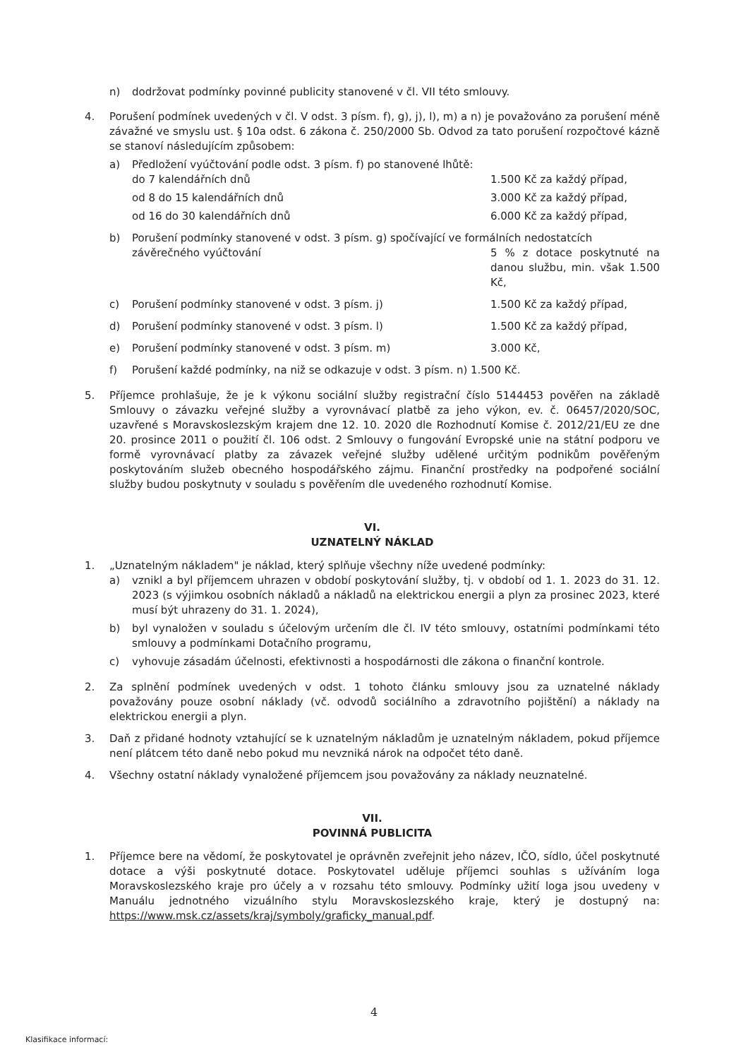n) dodržovat podmínky povinné publicity stanovené v čl. VII této smlouvy.
4. Porušení podmínek uvedených v čl. V odst. 3 písm. f), g), j), l), m) a n) je považováno za porušení méně závažné ve smyslu ust. § 10a odst. 6 zákona č. 250/2000 Sb. Odvod za tato porušení rozpočtové kázně se stanoví následujícím způsobem:
a) Předložení vyúčtování podle odst. 3 písm. f) po stanovené lhůtě:
do 7 kalendářních dnů 1.500 Kč za každý případ,
od 8 do 15 kalendářních dnů 3.000 Kč za každý případ,
od 16 do 30 kalendářních dnů 6.000 Kč za každý případ,
b) Porušení podmínky stanovené v odst. 3 písm. g) spočívající ve formálních nedostatcích
závěrečného vyúčtování 5 % z dotace poskytnuté na danou službu, min. však 1.500 Kč,
c) Porušení podmínky stanovené v odst. 3 písm. j) 1.500 Kč za každý případ,
d) Porušení podmínky stanovené v odst. 3 písm. l) 1.500 Kč za každý případ,
e) Porušení podmínky stanovené v odst. 3 písm. m) 3.000 Kč,
f) Porušení každé podmínky, na niž se odkazuje v odst. 3 písm. n) 1.500 Kč.
5. Příjemce prohlašuje, že je k výkonu sociální služby registrační číslo 5144453 pověřen na základě Smlouvy o závazku veřejné služby a vyrovnávací platbě za jeho výkon, ev. č. 06457/2020/SOC, uzavřené s Moravskoslezským krajem dne 12. 10. 2020 dle Rozhodnutí Komise č. 2012/21/EU ze dne 20. prosince 2011 o použití čl. 106 odst. 2 Smlouvy o fungování Evropské unie na státní podporu ve formě vyrovnávací platby za závazek veřejné služby udělené určitým podnikům pověřeným poskytováním služeb obecného hospodářského zájmu. Finanční prostředky na podpořené sociální služby budou poskytnuty v souladu s pověřením dle uvedeného rozhodnutí Komise.
VI.
UZNATELNÝ NÁKLAD
1. „Uznatelným nákladem" je náklad, který splňuje všechny níže uvedené podmínky:
a) vznikl a byl příjemcem uhrazen v období poskytování služby, tj. v období od 1. 1. 2023 do 31. 12. 2023 (s výjimkou osobních nákladů a nákladů na elektrickou energii a plyn za prosinec 2023, které musí být uhrazeny do 31. 1. 2024),
b) byl vynaložen v souladu s účelovým určením dle čl. IV této smlouvy, ostatními podmínkami této smlouvy a podmínkami Dotačního programu,
c) vyhovuje zásadám účelnosti, efektivnosti a hospodárnosti dle zákona o finanční kontrole.
2. Za splnění podmínek uvedených v odst. 1 tohoto článku smlouvy jsou za uznatelné náklady považovány pouze osobní náklady (vč. odvodů sociálního a zdravotního pojištění) a náklady na elektrickou energii a plyn.
3. Daň z přidané hodnoty vztahující se k uznatelným nákladům je uznatelným nákladem, pokud příjemce není plátcem této daně nebo pokud mu nevzniká nárok na odpočet této daně.
4. Všechny ostatní náklady vynaložené příjemcem jsou považovány za náklady neuznatelné.
VII.
POVINNÁ PUBLICITA
1. Příjemce bere na vědomí, že poskytovatel je oprávněn zveřejnit jeho název, IČO, sídlo, účel poskytnuté dotace a výši poskytnuté dotace. Poskytovatel uděluje příjemci souhlas s užíváním loga Moravskoslezského kraje pro účely a v rozsahu této smlouvy. Podmínky užití loga jsou uvedeny v Manuálu jednotného vizuálního stylu Moravskoslezského kraje, který je dostupný na: https://www.msk.cz/assets/kraj/symboly/graficky_manual.pdf.
4
Klasifikace informací: